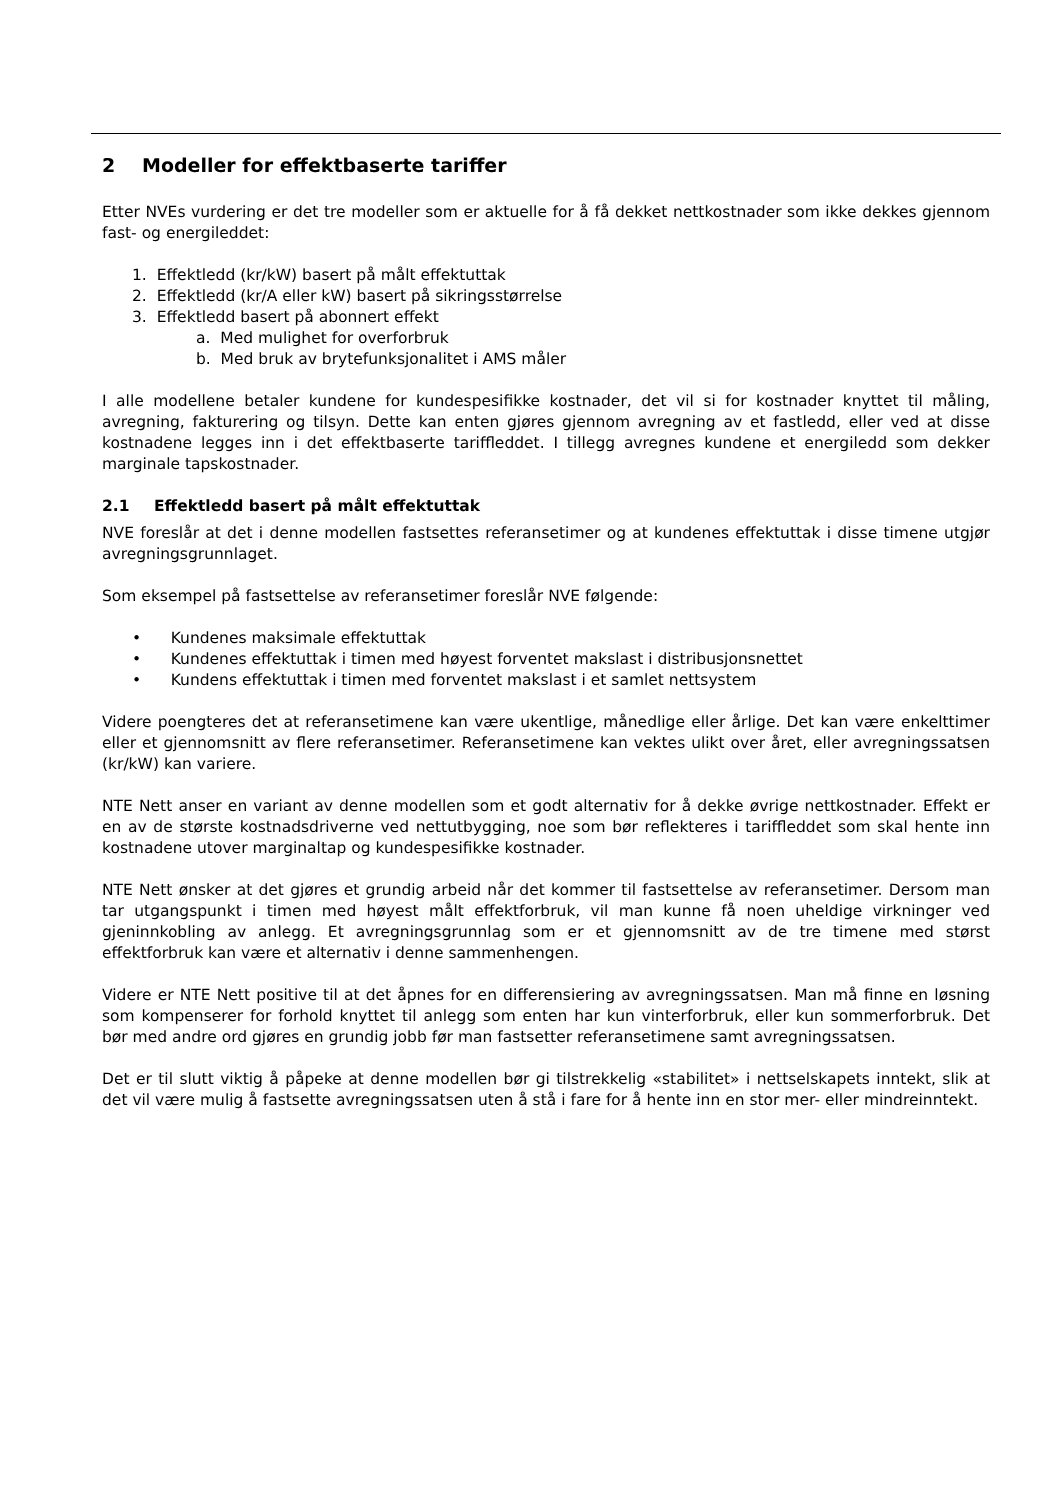2 Modeller for effektbaserte tariffer
Etter NVEs vurdering er det tre modeller som er aktuelle for å få dekket nettkostnader som ikke dekkes gjennom fast- og energileddet:
1. Effektledd (kr/kW) basert på målt effektuttak
2. Effektledd (kr/A eller kW) basert på sikringsstørrelse
3. Effektledd basert på abonnert effekt
a. Med mulighet for overforbruk
b. Med bruk av brytefunksjonalitet i AMS måler
I alle modellene betaler kundene for kundespesifikke kostnader, det vil si for kostnader knyttet til måling, avregning, fakturering og tilsyn. Dette kan enten gjøres gjennom avregning av et fastledd, eller ved at disse kostnadene legges inn i det effektbaserte tariffleddet. I tillegg avregnes kundene et energiledd som dekker marginale tapskostnader.
2.1 Effektledd basert på målt effektuttak
NVE foreslår at det i denne modellen fastsettes referansetimer og at kundenes effektuttak i disse timene utgjør avregningsgrunnlaget.
Som eksempel på fastsettelse av referansetimer foreslår NVE følgende:
• Kundenes maksimale effektuttak
• Kundenes effektuttak i timen med høyest forventet makslast i distribusjonsnettet
• Kundens effektuttak i timen med forventet makslast i et samlet nettsystem
Videre poengteres det at referansetimene kan være ukentlige, månedlige eller årlige. Det kan være enkelttimer eller et gjennomsnitt av flere referansetimer. Referansetimene kan vektes ulikt over året, eller avregningssatsen (kr/kW) kan variere.
NTE Nett anser en variant av denne modellen som et godt alternativ for å dekke øvrige nettkostnader. Effekt er en av de største kostnadsdriverne ved nettutbygging, noe som bør reflekteres i tariffleddet som skal hente inn kostnadene utover marginaltap og kundespesifikke kostnader.
NTE Nett ønsker at det gjøres et grundig arbeid når det kommer til fastsettelse av referansetimer. Dersom man tar utgangspunkt i timen med høyest målt effektforbruk, vil man kunne få noen uheldige virkninger ved gjeninnkobling av anlegg. Et avregningsgrunnlag som er et gjennomsnitt av de tre timene med størst effektforbruk kan være et alternativ i denne sammenhengen.
Videre er NTE Nett positive til at det åpnes for en differensiering av avregningssatsen. Man må finne en løsning som kompenserer for forhold knyttet til anlegg som enten har kun vinterforbruk, eller kun sommerforbruk. Det bør med andre ord gjøres en grundig jobb før man fastsetter referansetimene samt avregningssatsen.
Det er til slutt viktig å påpeke at denne modellen bør gi tilstrekkelig «stabilitet» i nettselskapets inntekt, slik at det vil være mulig å fastsette avregningssatsen uten å stå i fare for å hente inn en stor mer- eller mindreinntekt.